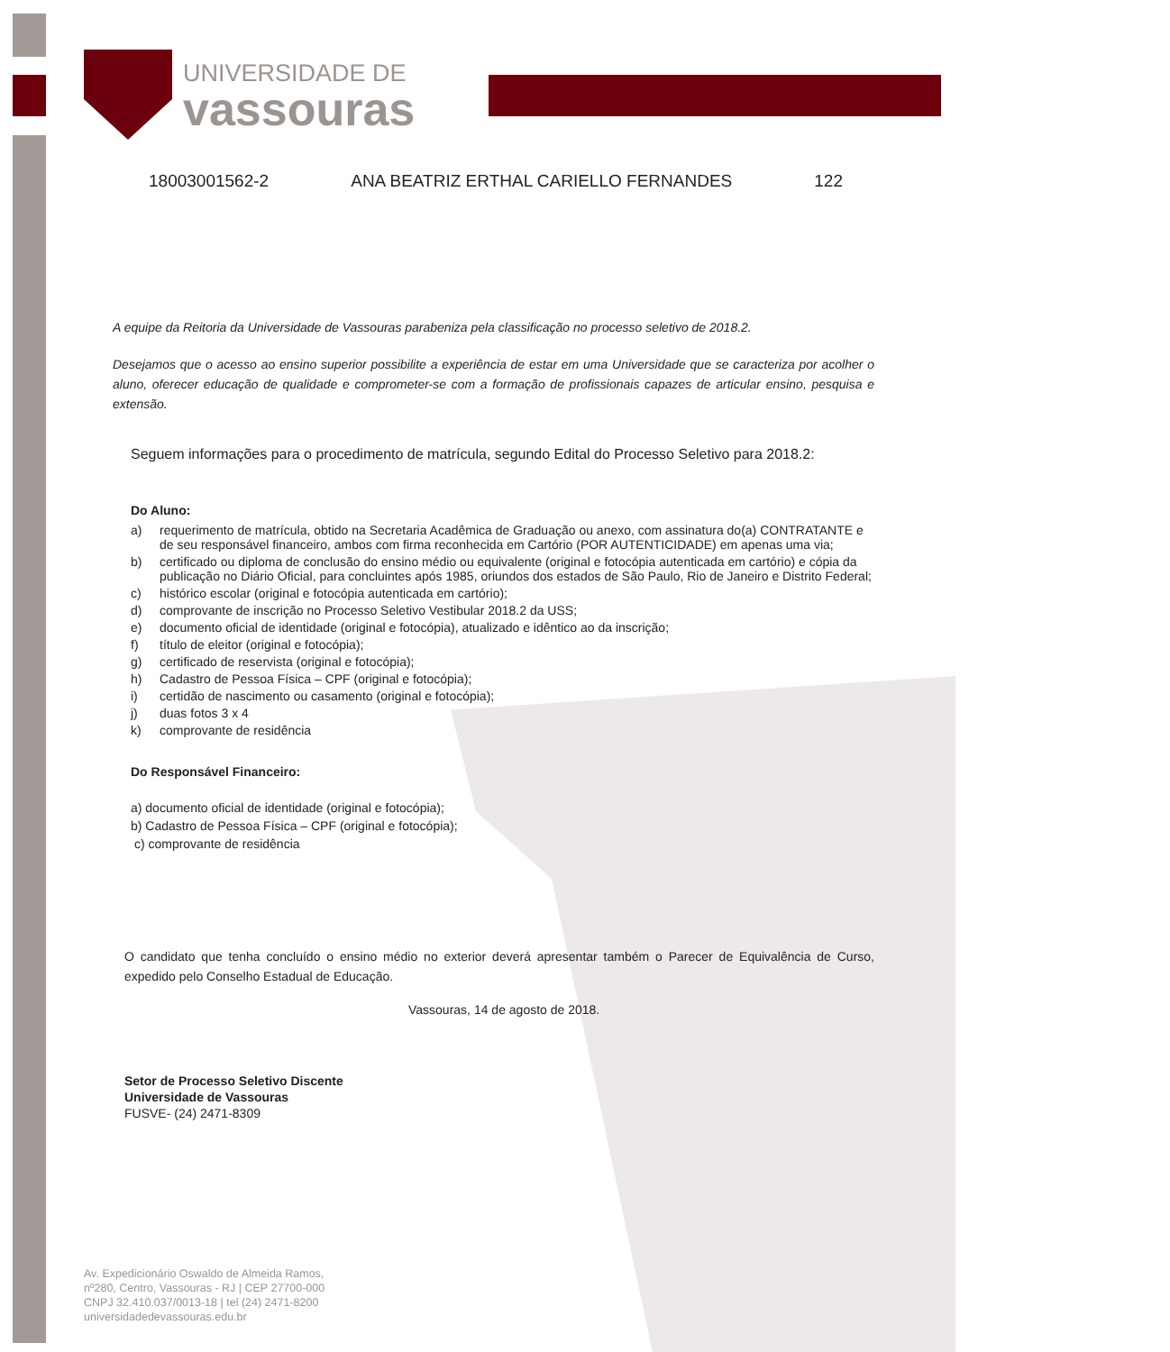UNIVERSIDADE DE
vassouras
18003001562-2 ANA BEATRIZ ERTHAL CARIELLO FERNANDES 122
A equipe da Reitoria da Universidade de Vassouras parabeniza pela classificação no processo seletivo de 2018.2.
Desejamos que o acesso ao ensino superior possibilite a experiência de estar em uma Universidade que se caracteriza por acolher o aluno, oferecer educação de qualidade e comprometer-se com a formação de profissionais capazes de articular ensino, pesquisa e extensão.
Seguem informações para o procedimento de matrícula, segundo Edital do Processo Seletivo para 2018.2:
Do Aluno:
a) requerimento de matrícula, obtido na Secretaria Acadêmica de Graduação ou anexo, com assinatura do(a) CONTRATANTE e de seu responsável financeiro, ambos com firma reconhecida em Cartório (POR AUTENTICIDADE) em apenas uma via;
b) certificado ou diploma de conclusão do ensino médio ou equivalente (original e fotocópia autenticada em cartório) e cópia da publicação no Diário Oficial, para concluintes após 1985, oriundos dos estados de São Paulo, Rio de Janeiro e Distrito Federal;
c) histórico escolar (original e fotocópia autenticada em cartório);
d) comprovante de inscrição no Processo Seletivo Vestibular 2018.2 da USS;
e) documento oficial de identidade (original e fotocópia), atualizado e idêntico ao da inscrição;
f) título de eleitor (original e fotocópia);
g) certificado de reservista (original e fotocópia);
h) Cadastro de Pessoa Física – CPF (original e fotocópia);
i) certidão de nascimento ou casamento (original e fotocópia);
j) duas fotos 3 x 4
k) comprovante de residência
Do Responsável Financeiro:
a) documento oficial de identidade (original e fotocópia);
b) Cadastro de Pessoa Física – CPF (original e fotocópia);
c) comprovante de residência
O candidato que tenha concluído o ensino médio no exterior deverá apresentar também o Parecer de Equivalência de Curso, expedido pelo Conselho Estadual de Educação.
Vassouras, 14 de agosto de 2018.
Setor de Processo Seletivo Discente
Universidade de Vassouras
FUSVE- (24) 2471-8309
Av. Expedicionário Oswaldo de Almeida Ramos,
nº280, Centro, Vassouras - RJ | CEP 27700-000
CNPJ 32.410.037/0013-18 | tel (24) 2471-8200
universidadedevassouras.edu.br